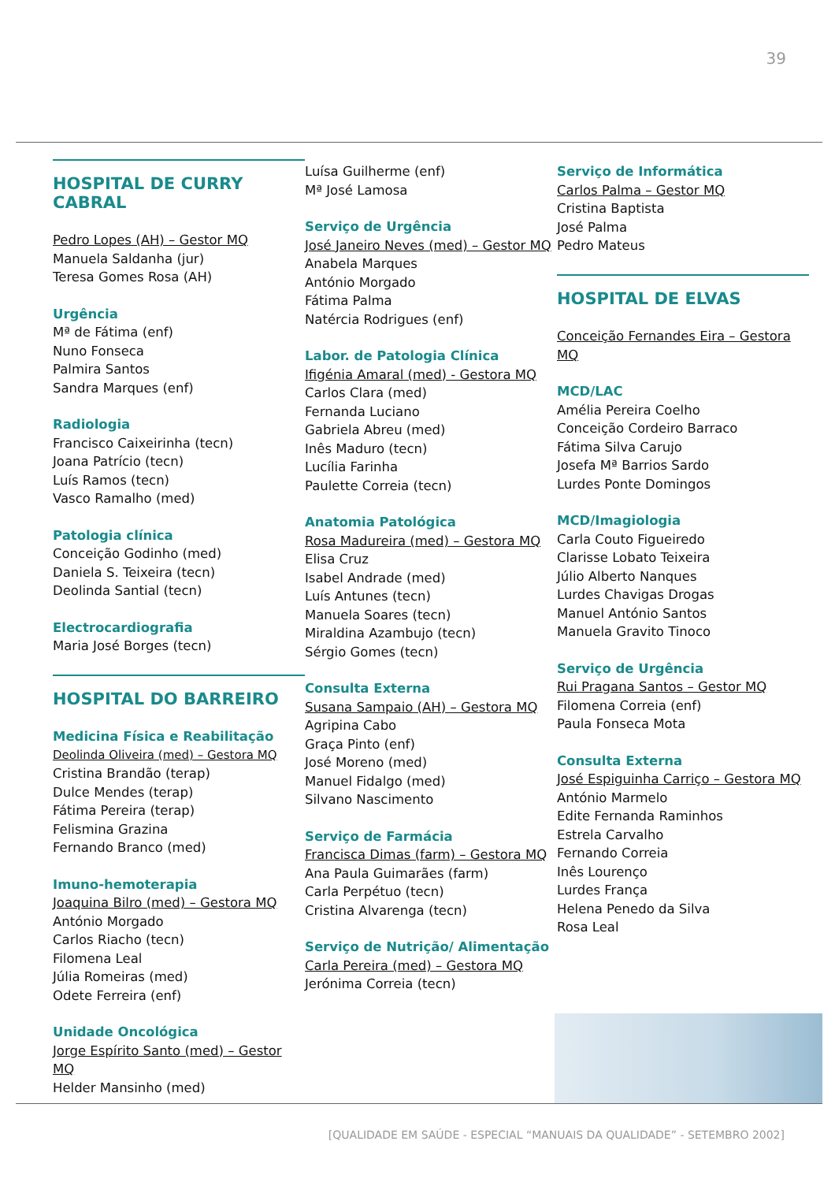39
HOSPITAL DE CURRY CABRAL
Pedro Lopes (AH) – Gestor MQ
Manuela Saldanha (jur)
Teresa Gomes Rosa (AH)
Urgência
Mª de Fátima (enf)
Nuno Fonseca
Palmira Santos
Sandra Marques (enf)
Radiologia
Francisco Caixeirinha (tecn)
Joana Patrício (tecn)
Luís Ramos (tecn)
Vasco Ramalho (med)
Patologia clínica
Conceição Godinho (med)
Daniela S. Teixeira (tecn)
Deolinda Santial (tecn)
Electrocardiografia
Maria José Borges (tecn)
HOSPITAL DO BARREIRO
Medicina Física e Reabilitação
Deolinda Oliveira (med) – Gestora MQ
Cristina Brandão (terap)
Dulce Mendes (terap)
Fátima Pereira (terap)
Felismina Grazina
Fernando Branco (med)
Imuno-hemoterapia
Joaquina Bilro (med) – Gestora MQ
António Morgado
Carlos Riacho (tecn)
Filomena Leal
Júlia Romeiras (med)
Odete Ferreira (enf)
Unidade Oncológica
Jorge Espírito Santo (med) – Gestor MQ
Helder Mansinho (med)
Luísa Guilherme (enf)
Mª José Lamosa
Serviço de Urgência
José Janeiro Neves (med) – Gestor MQ
Anabela Marques
António Morgado
Fátima Palma
Natércia Rodrigues (enf)
Labor. de Patologia Clínica
Ifigénia Amaral (med) - Gestora MQ
Carlos Clara (med)
Fernanda Luciano
Gabriela Abreu (med)
Inês Maduro (tecn)
Lucília Farinha
Paulette Correia (tecn)
Anatomia Patológica
Rosa Madureira (med) – Gestora MQ
Elisa Cruz
Isabel Andrade (med)
Luís Antunes (tecn)
Manuela Soares (tecn)
Miraldina Azambujo (tecn)
Sérgio Gomes (tecn)
Consulta Externa
Susana Sampaio (AH) – Gestora MQ
Agripina Cabo
Graça Pinto (enf)
José Moreno (med)
Manuel Fidalgo (med)
Silvano Nascimento
Serviço de Farmácia
Francisca Dimas (farm) – Gestora MQ
Ana Paula Guimarães (farm)
Carla Perpétuo (tecn)
Cristina Alvarenga (tecn)
Serviço de Nutrição/ Alimentação
Carla Pereira (med) – Gestora MQ
Jerónima Correia (tecn)
Serviço de Informática
Carlos Palma – Gestor MQ
Cristina Baptista
José Palma
Pedro Mateus
HOSPITAL DE ELVAS
Conceição Fernandes Eira – Gestora MQ
MCD/LAC
Amélia Pereira Coelho
Conceição Cordeiro Barraco
Fátima Silva Carujo
Josefa Mª Barrios Sardo
Lurdes Ponte Domingos
MCD/Imagiologia
Carla Couto Figueiredo
Clarisse Lobato Teixeira
Júlio Alberto Nanques
Lurdes Chavigas Drogas
Manuel António Santos
Manuela Gravito Tinoco
Serviço de Urgência
Rui Pragana Santos – Gestor MQ
Filomena Correia (enf)
Paula Fonseca Mota
Consulta Externa
José Espiguinha Carriço – Gestora MQ
António Marmelo
Edite Fernanda Raminhos
Estrela Carvalho
Fernando Correia
Inês Lourenço
Lurdes França
Helena Penedo da Silva
Rosa Leal
[QUALIDADE EM SAÚDE - ESPECIAL “MANUAIS DA QUALIDADE” - SETEMBRO 2002]